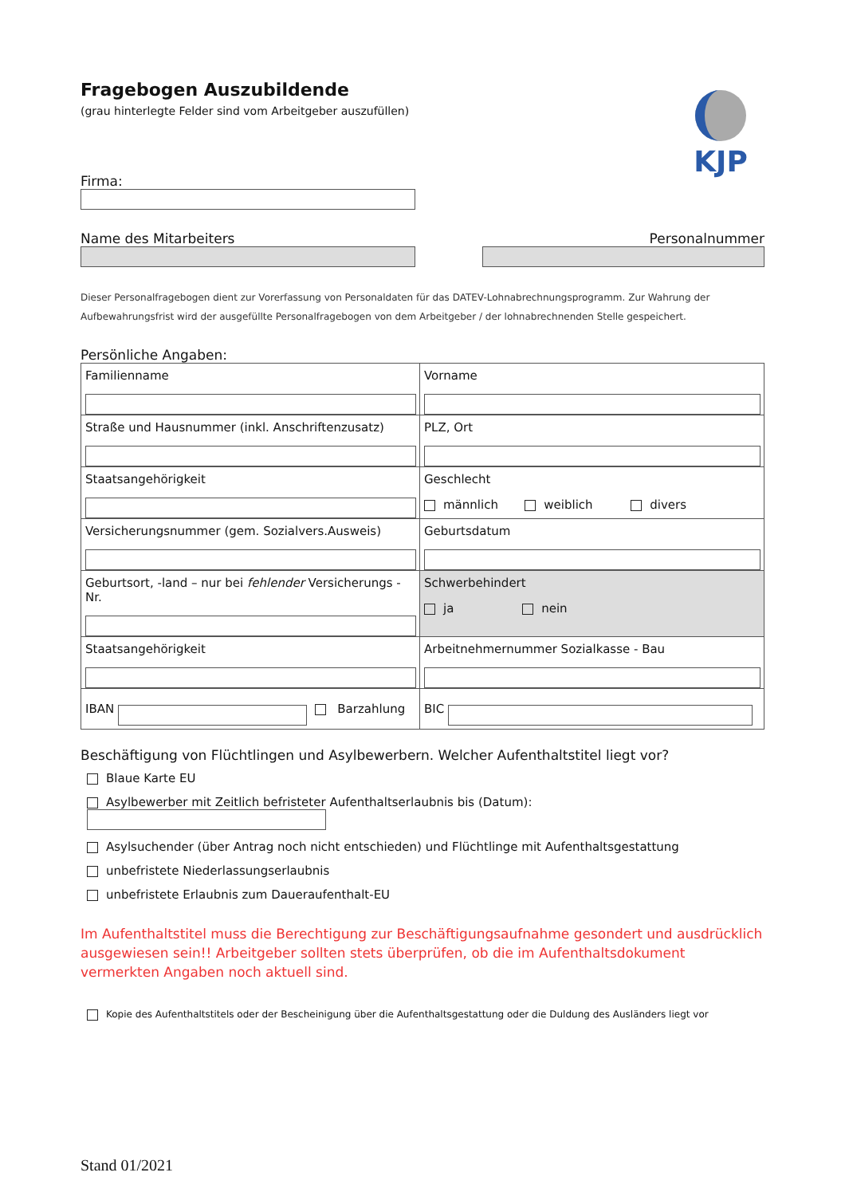KJP
Fragebogen Auszubildende
(grau hinterlegte Felder sind vom Arbeitgeber auszufüllen)
Firma:
Name des Mitarbeiters Personalnummer
Dieser Personalfragebogen dient zur Vorerfassung von Personaldaten für das DATEV-Lohnabrechnungsprogramm. Zur Wahrung der Aufbewahrungsfrist wird der ausgefüllte Personalfragebogen von dem Arbeitgeber / der lohnabrechnenden Stelle gespeichert.
Persönliche Angaben:
| Familienname | Vorname |
| Straße und Hausnummer (inkl. Anschriftenzusatz) | PLZ, Ort |
| Staatsangehörigkeit | Geschlecht männlich weiblich divers |
| Versicherungsnummer (gem. Sozialvers.Ausweis) | Geburtsdatum |
| Geburtsort, -land – nur bei fehlender Versicherungs - Nr. | Schwerbehindert ja nein |
| Staatsangehörigkeit | Arbeitnehmernummer Sozialkasse - Bau |
| IBAN Barzahlung | BIC |
Beschäftigung von Flüchtlingen und Asylbewerbern. Welcher Aufenthaltstitel liegt vor?
Blaue Karte EU
Asylbewerber mit Zeitlich befristeter Aufenthaltserlaubnis bis (Datum):
Asylsuchender (über Antrag noch nicht entschieden) und Flüchtlinge mit Aufenthaltsgestattung
unbefristete Niederlassungserlaubnis
unbefristete Erlaubnis zum Daueraufenthalt-EU
Im Aufenthaltstitel muss die Berechtigung zur Beschäftigungsaufnahme gesondert und ausdrücklich ausgewiesen sein!! Arbeitgeber sollten stets überprüfen, ob die im Aufenthaltsdokument vermerkten Angaben noch aktuell sind.
Kopie des Aufenthaltstitels oder der Bescheinigung über die Aufenthaltsgestattung oder die Duldung des Ausländers liegt vor
Stand 01/2021